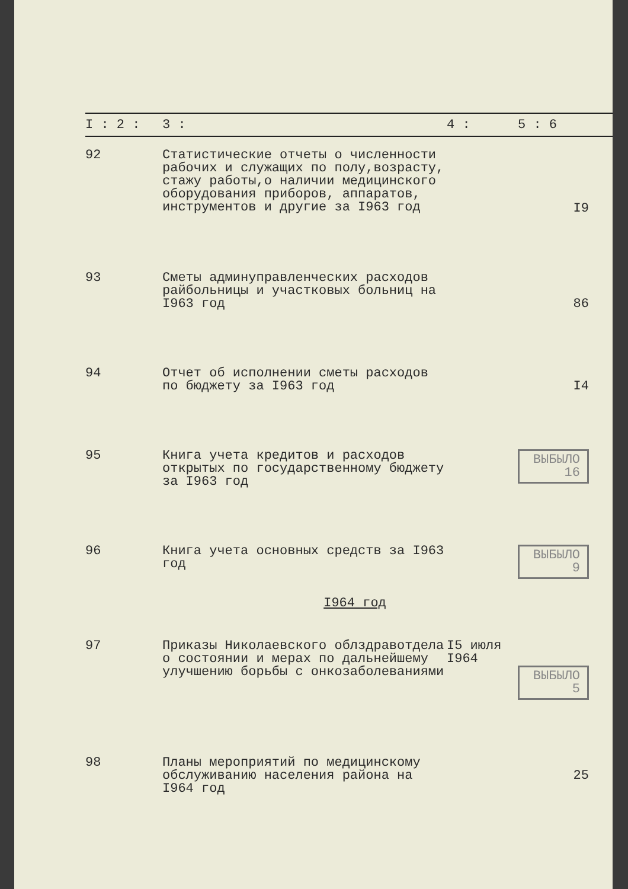| I : 2 : | 3 : | 4 : | 5 : 6 |
| --- | --- | --- | --- |
| 92 | Статистические отчеты о численности рабочих и служащих по полу,возрасту, стажу работы,о наличии медицинского оборудования приборов, аппаратов, инструментов и другие за I963 год | | I9 |
| 93 | Сметы админуправленческих расходов райбольницы и участковых больниц на I963 год | | 86 |
| 94 | Отчет об исполнении сметы расходов по бюджету за I963 год | | I4 |
| 95 | Книга учета кредитов и расходов открытых по государственному бюджету за I963 год | | ВЫБЫЛО 16 |
| 96 | Книга учета основных средств за I963 год | | ВЫБЫЛО 9 |
| I964 год | | | |
| 97 | Приказы Николаевского облздравотдела о состоянии и мерах по дальнейшему улучшению борьбы с онкозаболеваниями | I5 июля I964 | ВЫБЫЛО 5 |
| 98 | Планы мероприятий по медицинскому обслуживанию населения района на I964 год | | 25 |